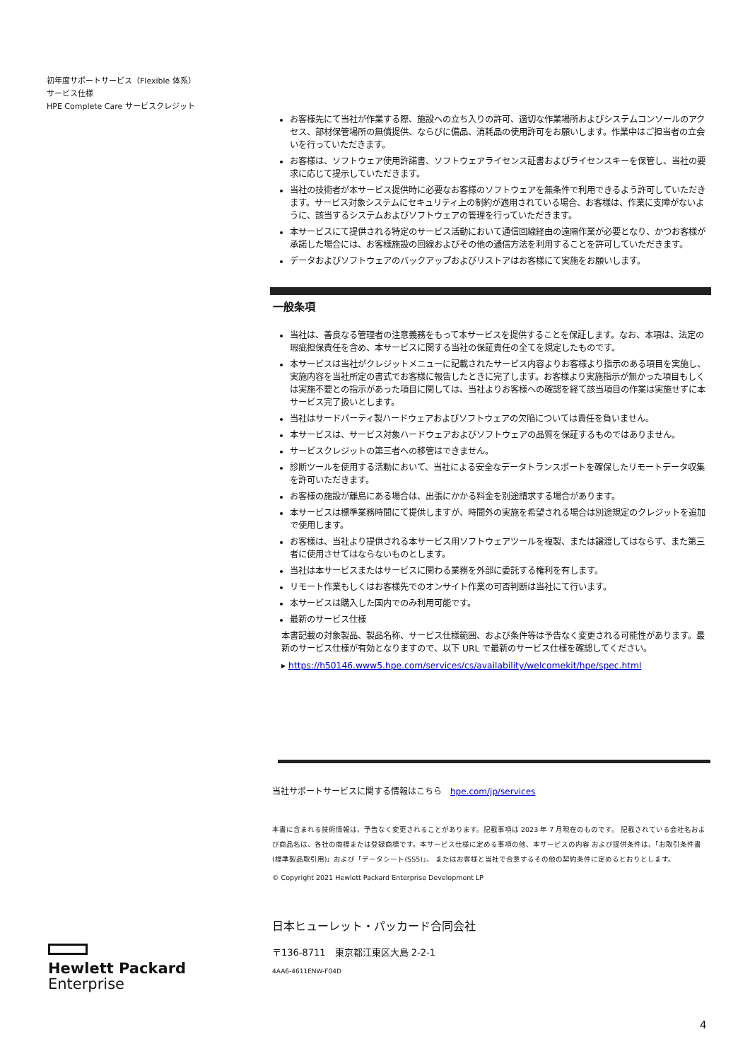初年度サポートサービス（Flexible 体系）
サービス仕様
HPE Complete Care サービスクレジット
お客様先にて当社が作業する際、施設への立ち入りの許可、適切な作業場所およびシステムコンソールのアクセス、部材保管場所の無償提供、ならびに備品、消耗品の使用許可をお願いします。作業中はご担当者の立会いを行っていただきます。
お客様は、ソフトウェア使用許諾書、ソフトウェアライセンス証書およびライセンスキーを保管し、当社の要求に応じて提示していただきます。
当社の技術者が本サービス提供時に必要なお客様のソフトウェアを無条件で利用できるよう許可していただきます。サービス対象システムにセキュリティ上の制約が適用されている場合、お客様は、作業に支障がないように、該当するシステムおよびソフトウェアの管理を行っていただきます。
本サービスにて提供される特定のサービス活動において通信回線経由の遠隔作業が必要となり、かつお客様が承諾した場合には、お客様施設の回線およびその他の通信方法を利用することを許可していただきます。
データおよびソフトウェアのバックアップおよびリストアはお客様にて実施をお願いします。
一般条項
当社は、善良なる管理者の注意義務をもって本サービスを提供することを保証します。なお、本項は、法定の瑕疵担保責任を含め、本サービスに関する当社の保証責任の全てを規定したものです。
本サービスは当社がクレジットメニューに記載されたサービス内容よりお客様より指示のある項目を実施し、実施内容を当社所定の書式でお客様に報告したときに完了します。お客様より実施指示が無かった項目もしくは実施不要との指示があった項目に関しては、当社よりお客様への確認を経て該当項目の作業は実施せずに本サービス完了扱いとします。
当社はサードパーティ製ハードウェアおよびソフトウェアの欠陥については責任を負いません。
本サービスは、サービス対象ハードウェアおよびソフトウェアの品質を保証するものではありません。
サービスクレジットの第三者への移管はできません。
診断ツールを使用する活動において、当社による安全なデータトランスポートを確保したリモートデータ収集を許可いただきます。
お客様の施設が離島にある場合は、出張にかかる料金を別途請求する場合があります。
本サービスは標準業務時間にて提供しますが、時間外の実施を希望される場合は別途規定のクレジットを追加で使用します。
お客様は、当社より提供される本サービス用ソフトウェアツールを複製、または譲渡してはならず、また第三者に使用させてはならないものとします。
当社は本サービスまたはサービスに関わる業務を外部に委託する権利を有します。
リモート作業もしくはお客様先でのオンサイト作業の可否判断は当社にて行います。
本サービスは購入した国内でのみ利用可能です。
最新のサービス仕様
本書記載の対象製品、製品名称、サービス仕様範囲、および条件等は予告なく変更される可能性があります。最新のサービス仕様が有効となりますので、以下 URL で最新のサービス仕様を確認してください。
▸ https://h50146.www5.hpe.com/services/cs/availability/welcomekit/hpe/spec.html
当社サポートサービスに関する情報はこちら　hpe.com/jp/services
本書に含まれる技術情報は、予告なく変更されることがあります。記載事項は 2023 年 7 月現在のものです。 記載されている会社名および商品名は、各社の商標または登録商標です。本サービス仕様に定める事項の他、本サービスの内容 および提供条件は、「お取引条件書(標準製品取引用)」および「データシート(SS5)」、 またはお客様と当社で合意するその他の契約条件に定めるとおりとします。
© Copyright 2021 Hewlett Packard Enterprise Development LP
日本ヒューレット・パッカード合同会社
〒136-8711　東京都江東区大島 2-2-1
4AA6-4611ENW-F04D
Hewlett Packard
Enterprise
4